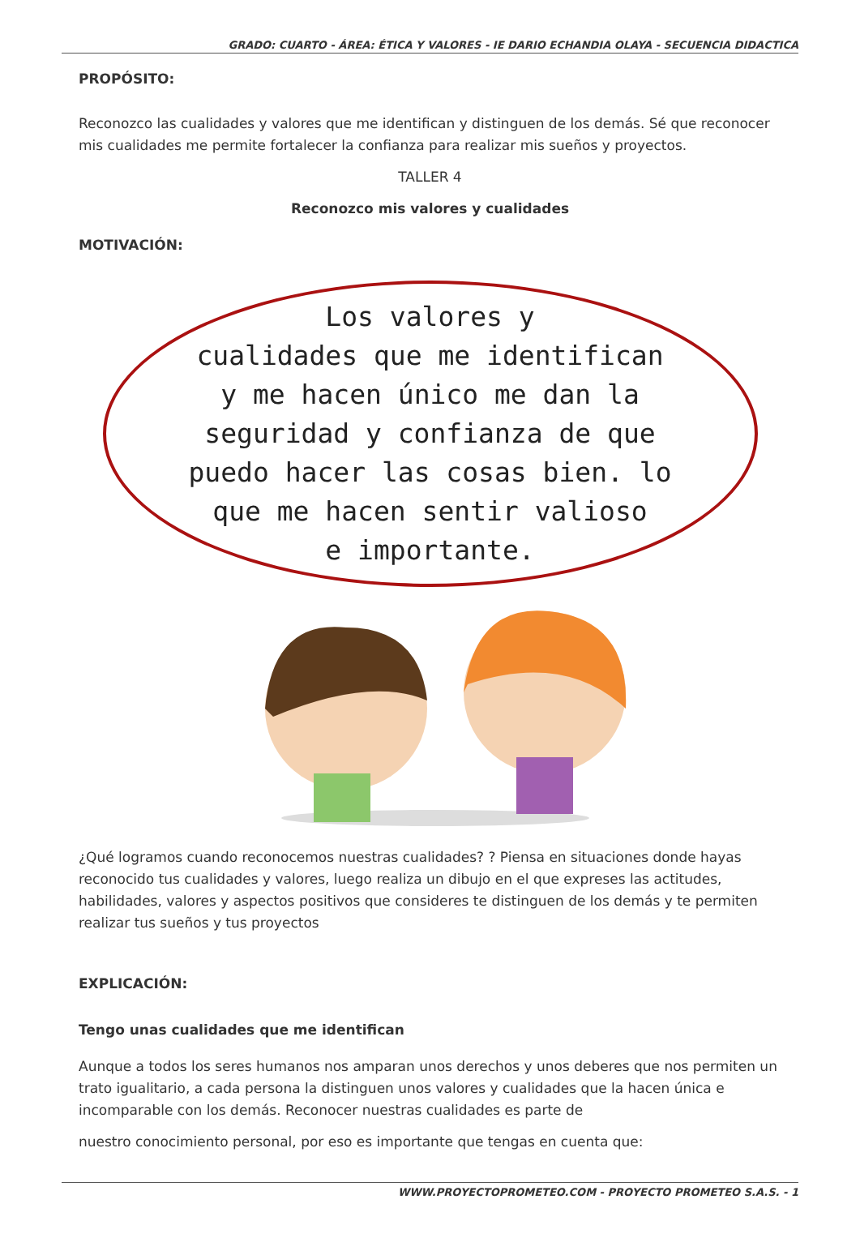GRADO: CUARTO - ÁREA: ÉTICA Y VALORES - IE DARIO ECHANDIA OLAYA - SECUENCIA DIDACTICA
PROPÓSITO:
Reconozco las cualidades y valores que me identifican y distinguen de los demás. Sé que reconocer mis cualidades me permite fortalecer la confianza para realizar mis sueños y proyectos.
TALLER 4
Reconozco mis valores y cualidades
MOTIVACIÓN:
Los valores y
cualidades que me identifican
y me hacen único me dan la
seguridad y confianza de que
puedo hacer las cosas bien. lo
que me hacen sentir valioso
e importante.
¿Qué logramos cuando reconocemos nuestras cualidades? ? Piensa en situaciones donde hayas reconocido tus cualidades y valores, luego realiza un dibujo en el que expreses las actitudes, habilidades, valores y aspectos positivos que consideres te distinguen de los demás y te permiten realizar tus sueños y tus proyectos
EXPLICACIÓN:
Tengo unas cualidades que me identifican
Aunque a todos los seres humanos nos amparan unos derechos y unos deberes que nos permiten un trato igualitario, a cada persona la distinguen unos valores y cualidades que la hacen única e incomparable con los demás. Reconocer nuestras cualidades es parte de
nuestro conocimiento personal, por eso es importante que tengas en cuenta que:
WWW.PROYECTOPROMETEO.COM - PROYECTO PROMETEO S.A.S. - 1